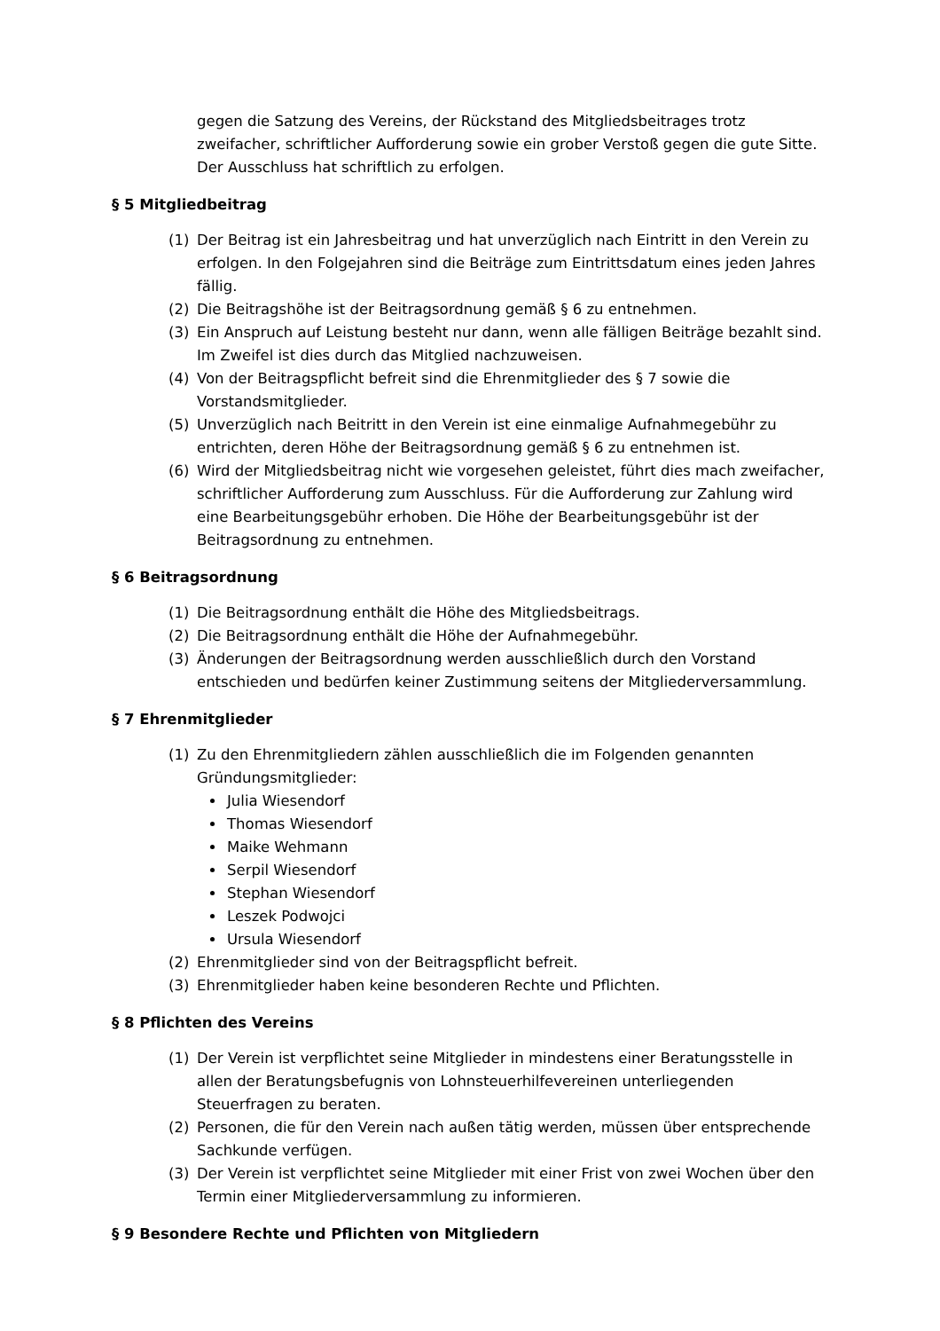gegen die Satzung des Vereins, der Rückstand des Mitgliedsbeitrages trotz zweifacher, schriftlicher Aufforderung sowie ein grober Verstoß gegen die gute Sitte. Der Ausschluss hat schriftlich zu erfolgen.
§ 5 Mitgliedbeitrag
(1) Der Beitrag ist ein Jahresbeitrag und hat unverzüglich nach Eintritt in den Verein zu erfolgen. In den Folgejahren sind die Beiträge zum Eintrittsdatum eines jeden Jahres fällig.
(2) Die Beitragshöhe ist der Beitragsordnung gemäß § 6 zu entnehmen.
(3) Ein Anspruch auf Leistung besteht nur dann, wenn alle fälligen Beiträge bezahlt sind. Im Zweifel ist dies durch das Mitglied nachzuweisen.
(4) Von der Beitragspflicht befreit sind die Ehrenmitglieder des § 7 sowie die Vorstandsmitglieder.
(5) Unverzüglich nach Beitritt in den Verein ist eine einmalige Aufnahmegebühr zu entrichten, deren Höhe der Beitragsordnung gemäß § 6 zu entnehmen ist.
(6) Wird der Mitgliedsbeitrag nicht wie vorgesehen geleistet, führt dies mach zweifacher, schriftlicher Aufforderung zum Ausschluss. Für die Aufforderung zur Zahlung wird eine Bearbeitungsgebühr erhoben. Die Höhe der Bearbeitungsgebühr ist der Beitragsordnung zu entnehmen.
§ 6 Beitragsordnung
(1) Die Beitragsordnung enthält die Höhe des Mitgliedsbeitrags.
(2) Die Beitragsordnung enthält die Höhe der Aufnahmegebühr.
(3) Änderungen der Beitragsordnung werden ausschließlich durch den Vorstand entschieden und bedürfen keiner Zustimmung seitens der Mitgliederversammlung.
§ 7 Ehrenmitglieder
(1) Zu den Ehrenmitgliedern zählen ausschließlich die im Folgenden genannten Gründungsmitglieder:
Julia Wiesendorf
Thomas Wiesendorf
Maike Wehmann
Serpil Wiesendorf
Stephan Wiesendorf
Leszek Podwojci
Ursula Wiesendorf
(2) Ehrenmitglieder sind von der Beitragspflicht befreit.
(3) Ehrenmitglieder haben keine besonderen Rechte und Pflichten.
§ 8 Pflichten des Vereins
(1) Der Verein ist verpflichtet seine Mitglieder in mindestens einer Beratungsstelle in allen der Beratungsbefugnis von Lohnsteuerhilfevereinen unterliegenden Steuerfragen zu beraten.
(2) Personen, die für den Verein nach außen tätig werden, müssen über entsprechende Sachkunde verfügen.
(3) Der Verein ist verpflichtet seine Mitglieder mit einer Frist von zwei Wochen über den Termin einer Mitgliederversammlung zu informieren.
§ 9 Besondere Rechte und Pflichten von Mitgliedern